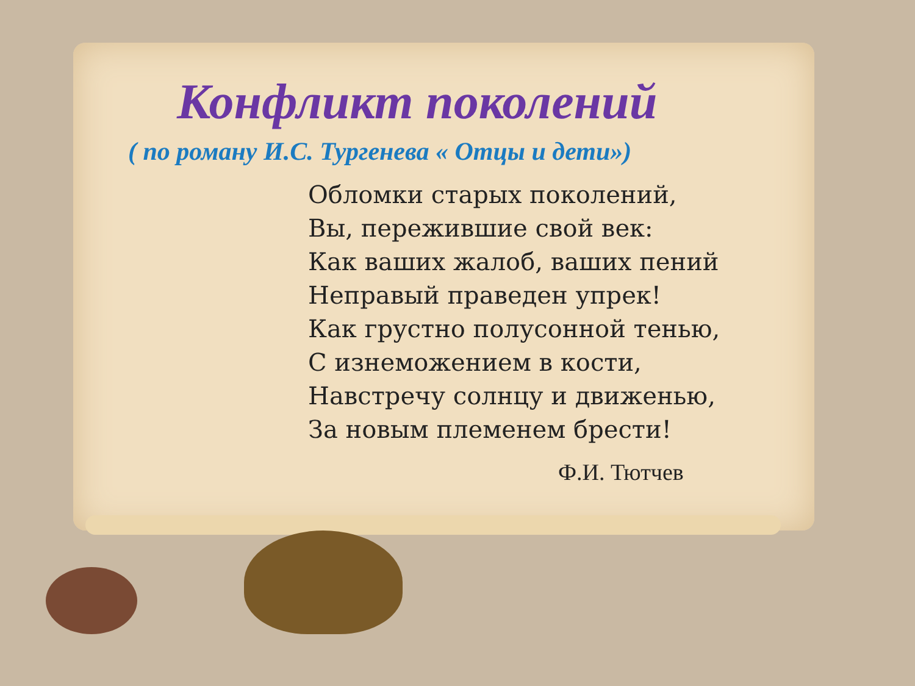Конфликт поколений
( по роману И.С. Тургенева « Отцы и дети»)
Обломки старых поколений,
Вы, пережившие свой век:
Как ваших жалоб, ваших пений
Неправый праведен упрек!
Как грустно полусонной тенью,
С изнеможением в кости,
Навстречу солнцу и движенью,
За новым племенем брести!
Ф.И. Тютчев